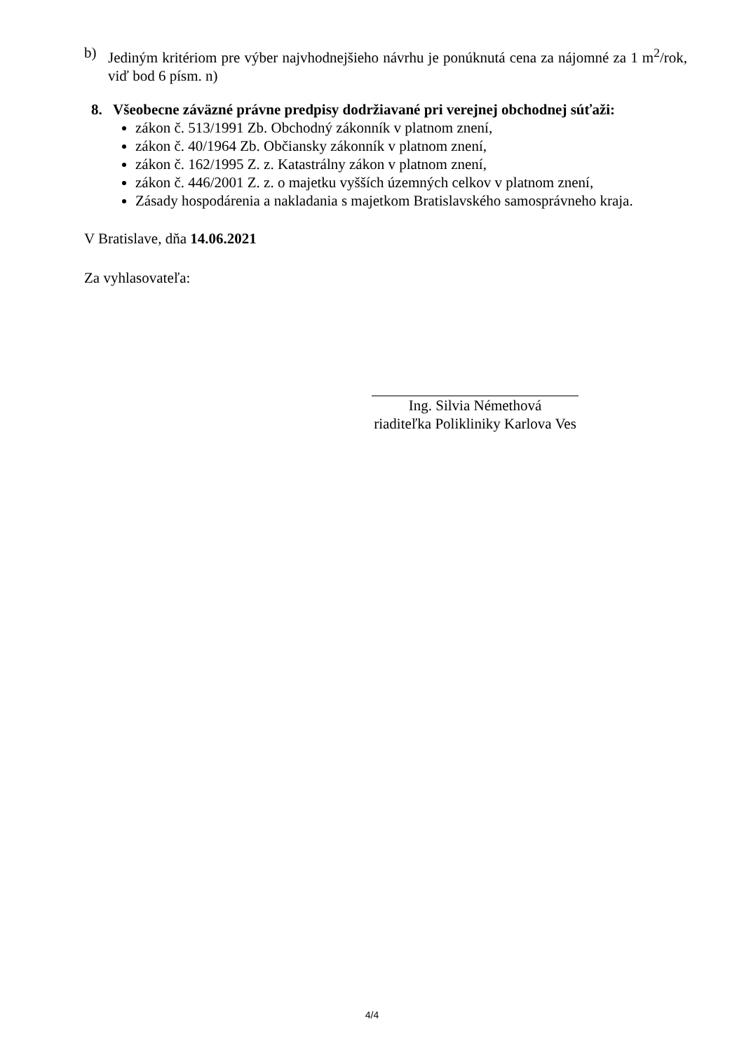b) Jediným kritériom pre výber najvhodnejšieho návrhu je ponúknutá cena za nájomné za 1 m<sup>2</sup>/rok, viď bod 6 písm. n)
8. Všeobecne záväzné právne predpisy dodržiavané pri verejnej obchodnej súťaži:
zákon č. 513/1991 Zb. Obchodný zákonník v platnom znení,
zákon č. 40/1964 Zb. Občiansky zákonník v platnom znení,
zákon č. 162/1995 Z. z. Katastrálny zákon v platnom znení,
zákon č. 446/2001 Z. z. o majetku vyšších územných celkov v platnom znení,
Zásady hospodárenia a nakladania s majetkom Bratislavského samosprávneho kraja.
V Bratislave, dňa 14.06.2021
Za vyhlasovateľa:
Ing. Silvia Némethová
riaditeľka Polikliniky Karlova Ves
4/4